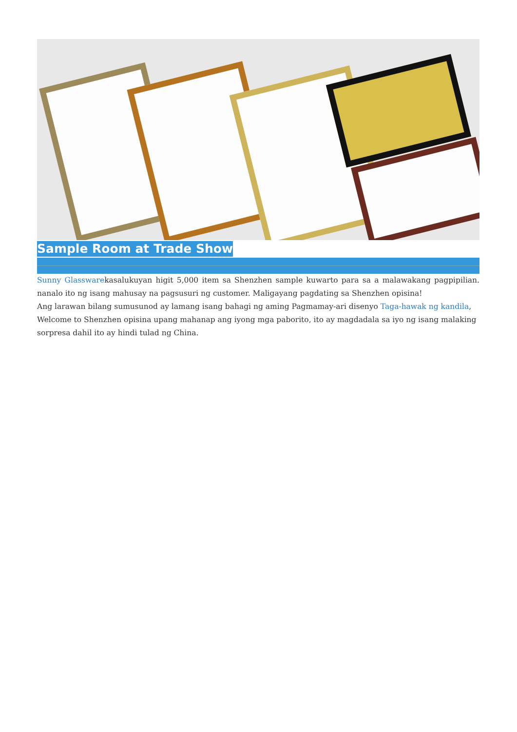Sample Room at Trade Show
Sunny Glasswarekasalukuyan higit 5,000 item sa Shenzhen sample kuwarto para sa a malawakang pagpipilian. nanalo ito ng isang mahusay na pagsusuri ng customer. Maligayang pagdating sa Shenzhen opisina!
Ang larawan bilang sumusunod ay lamang isang bahagi ng aming Pagmamay-ari disenyo Taga-hawak ng kandila, Welcome to Shenzhen opisina upang mahanap ang iyong mga paborito, ito ay magdadala sa iyo ng isang malaking sorpresa dahil ito ay hindi tulad ng China.